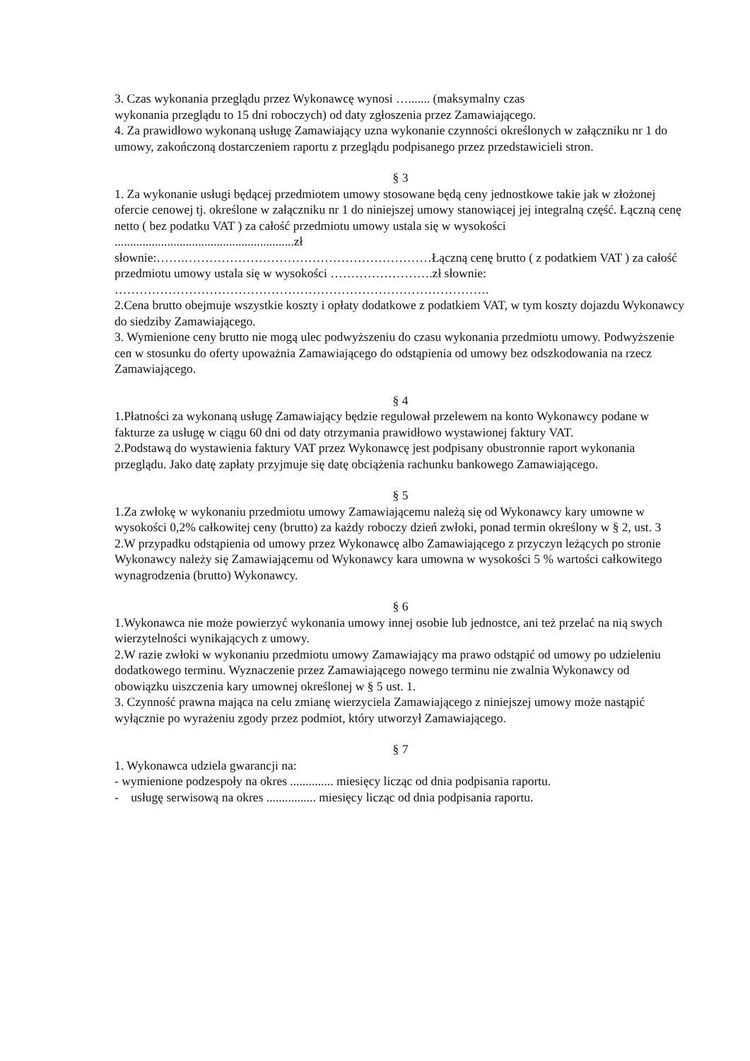3. Czas wykonania przeglądu przez Wykonawcę wynosi …....... (maksymalny czas
wykonania przeglądu to 15 dni roboczych) od daty zgłoszenia przez Zamawiającego.
4. Za prawidłowo wykonaną usługę Zamawiający uzna wykonanie czynności określonych w załączniku nr 1 do umowy, zakończoną dostarczeniem raportu z przeglądu podpisanego przez przedstawicieli stron.
§ 3
1. Za wykonanie usługi będącej przedmiotem umowy stosowane będą ceny jednostkowe takie jak w złożonej ofercie cenowej tj. określone w załączniku nr 1 do niniejszej umowy stanowiącej jej integralną część. Łączną cenę netto ( bez podatku VAT ) za całość przedmiotu umowy ustala się w wysokości ..........................................................zł
słownie:…….……………………………………………………Łączną cenę brutto ( z podatkiem VAT ) za całość przedmiotu umowy ustala się w wysokości …………………….zł słownie: ……………………………………………………………………………….
2.Cena brutto obejmuje wszystkie koszty i opłaty dodatkowe z podatkiem VAT, w tym koszty dojazdu Wykonawcy do siedziby Zamawiającego.
3. Wymienione ceny brutto nie mogą ulec podwyższeniu do czasu wykonania przedmiotu umowy. Podwyższenie cen w stosunku do oferty upoważnia Zamawiającego do odstąpienia od umowy bez odszkodowania na rzecz Zamawiającego.
§ 4
1.Płatności za wykonaną usługę Zamawiający będzie regulował przelewem na konto Wykonawcy podane w fakturze za usługę w ciągu 60 dni od daty otrzymania prawidłowo wystawionej faktury VAT.
2.Podstawą do wystawienia faktury VAT przez Wykonawcę jest podpisany obustronnie raport wykonania przeglądu. Jako datę zapłaty przyjmuje się datę obciążenia rachunku bankowego Zamawiającego.
§ 5
1.Za zwłokę w wykonaniu przedmiotu umowy Zamawiającemu należą się od Wykonawcy kary umowne w wysokości 0,2% całkowitej ceny (brutto) za każdy roboczy dzień zwłoki, ponad termin określony w § 2, ust. 3
2.W przypadku odstąpienia od umowy przez Wykonawcę albo Zamawiającego z przyczyn leżących po stronie Wykonawcy należy się Zamawiającemu od Wykonawcy kara umowna w wysokości 5 % wartości całkowitego wynagrodzenia (brutto) Wykonawcy.
§ 6
1.Wykonawca nie może powierzyć wykonania umowy innej osobie lub jednostce, ani też przelać na nią swych wierzytelności wynikających z umowy.
2.W razie zwłoki w wykonaniu przedmiotu umowy Zamawiający ma prawo odstąpić od umowy po udzieleniu dodatkowego terminu. Wyznaczenie przez Zamawiającego nowego terminu nie zwalnia Wykonawcy od obowiązku uiszczenia kary umownej określonej w § 5 ust. 1.
3. Czynność prawna mająca na celu zmianę wierzyciela Zamawiającego z niniejszej umowy może nastąpić wyłącznie po wyrażeniu zgody przez podmiot, który utworzył Zamawiającego.
§ 7
1. Wykonawca udziela gwarancji na:
- wymienione podzespoły na okres .............. miesięcy licząc od dnia podpisania raportu.
- usługę serwisową na okres ................ miesięcy licząc od dnia podpisania raportu.